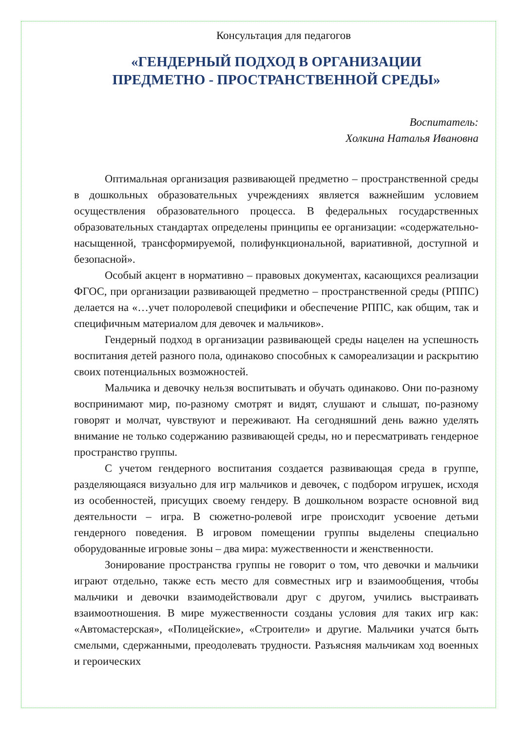Консультация для педагогов
«ГЕНДЕРНЫЙ ПОДХОД В ОРГАНИЗАЦИИ
ПРЕДМЕТНО - ПРОСТРАНСТВЕННОЙ СРЕДЫ»
Воспитатель:
Холкина Наталья Ивановна
Оптимальная организация развивающей предметно – пространственной среды в дошкольных образовательных учреждениях является важнейшим условием осуществления образовательного процесса. В федеральных государственных образовательных стандартах определены принципы ее организации: «содержательно-насыщенной, трансформируемой, полифункциональной, вариативной, доступной и безопасной».
Особый акцент в нормативно – правовых документах, касающихся реализации ФГОС, при организации развивающей предметно – пространственной среды (РППС) делается на «…учет полоролевой специфики и обеспечение РППС, как общим, так и специфичным материалом для девочек и мальчиков».
Гендерный подход в организации развивающей среды нацелен на успешность воспитания детей разного пола, одинаково способных к самореализации и раскрытию своих потенциальных возможностей.
Мальчика и девочку нельзя воспитывать и обучать одинаково. Они по-разному воспринимают мир, по-разному смотрят и видят, слушают и слышат, по-разному говорят и молчат, чувствуют и переживают. На сегодняшний день важно уделять внимание не только содержанию развивающей среды, но и пересматривать гендерное пространство группы.
С учетом гендерного воспитания создается развивающая среда в группе, разделяющаяся визуально для игр мальчиков и девочек, с подбором игрушек, исходя из особенностей, присущих своему гендеру. В дошкольном возрасте основной вид деятельности – игра. В сюжетно-ролевой игре происходит усвоение детьми гендерного поведения. В игровом помещении группы выделены специально оборудованные игровые зоны – два мира: мужественности и женственности.
Зонирование пространства группы не говорит о том, что девочки и мальчики играют отдельно, также есть место для совместных игр и взаимообщения, чтобы мальчики и девочки взаимодействовали друг с другом, учились выстраивать взаимоотношения. В мире мужественности созданы условия для таких игр как: «Автомастерская», «Полицейские», «Строители» и другие. Мальчики учатся быть смелыми, сдержанными, преодолевать трудности. Разъясняя мальчикам ход военных и героических